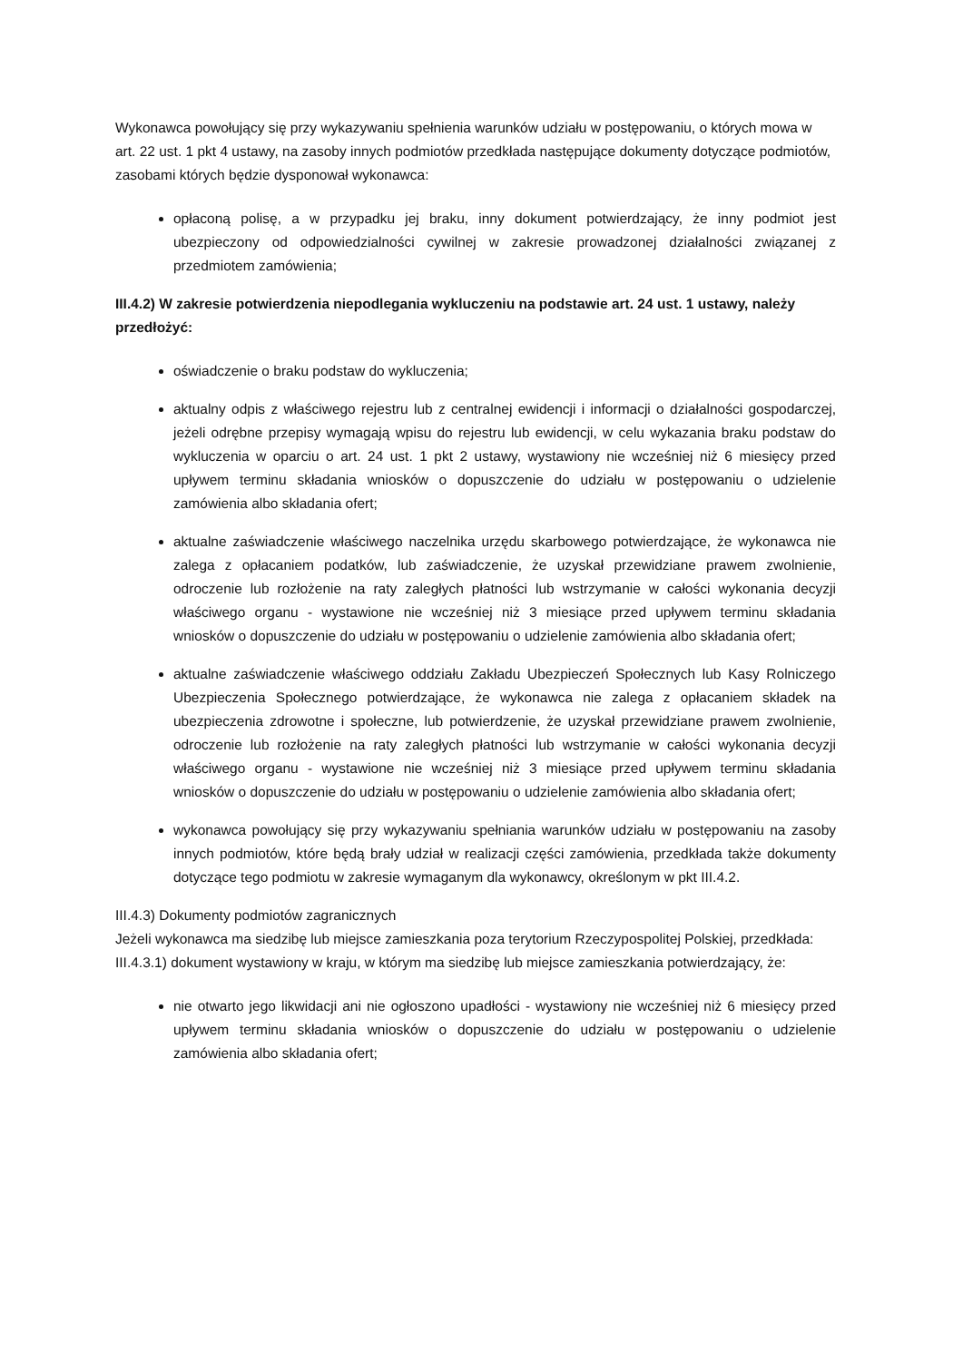Wykonawca powołujący się przy wykazywaniu spełnienia warunków udziału w postępowaniu, o których mowa w art. 22 ust. 1 pkt 4 ustawy, na zasoby innych podmiotów przedkłada następujące dokumenty dotyczące podmiotów, zasobami których będzie dysponował wykonawca:
opłaconą polisę, a w przypadku jej braku, inny dokument potwierdzający, że inny podmiot jest ubezpieczony od odpowiedzialności cywilnej w zakresie prowadzonej działalności związanej z przedmiotem zamówienia;
III.4.2) W zakresie potwierdzenia niepodlegania wykluczeniu na podstawie art. 24 ust. 1 ustawy, należy przedłożyć:
oświadczenie o braku podstaw do wykluczenia;
aktualny odpis z właściwego rejestru lub z centralnej ewidencji i informacji o działalności gospodarczej, jeżeli odrębne przepisy wymagają wpisu do rejestru lub ewidencji, w celu wykazania braku podstaw do wykluczenia w oparciu o art. 24 ust. 1 pkt 2 ustawy, wystawiony nie wcześniej niż 6 miesięcy przed upływem terminu składania wniosków o dopuszczenie do udziału w postępowaniu o udzielenie zamówienia albo składania ofert;
aktualne zaświadczenie właściwego naczelnika urzędu skarbowego potwierdzające, że wykonawca nie zalega z opłacaniem podatków, lub zaświadczenie, że uzyskał przewidziane prawem zwolnienie, odroczenie lub rozłożenie na raty zaległych płatności lub wstrzymanie w całości wykonania decyzji właściwego organu - wystawione nie wcześniej niż 3 miesiące przed upływem terminu składania wniosków o dopuszczenie do udziału w postępowaniu o udzielenie zamówienia albo składania ofert;
aktualne zaświadczenie właściwego oddziału Zakładu Ubezpieczeń Społecznych lub Kasy Rolniczego Ubezpieczenia Społecznego potwierdzające, że wykonawca nie zalega z opłacaniem składek na ubezpieczenia zdrowotne i społeczne, lub potwierdzenie, że uzyskał przewidziane prawem zwolnienie, odroczenie lub rozłożenie na raty zaległych płatności lub wstrzymanie w całości wykonania decyzji właściwego organu - wystawione nie wcześniej niż 3 miesiące przed upływem terminu składania wniosków o dopuszczenie do udziału w postępowaniu o udzielenie zamówienia albo składania ofert;
wykonawca powołujący się przy wykazywaniu spełniania warunków udziału w postępowaniu na zasoby innych podmiotów, które będą brały udział w realizacji części zamówienia, przedkłada także dokumenty dotyczące tego podmiotu w zakresie wymaganym dla wykonawcy, określonym w pkt III.4.2.
III.4.3) Dokumenty podmiotów zagranicznych
Jeżeli wykonawca ma siedzibę lub miejsce zamieszkania poza terytorium Rzeczypospolitej Polskiej, przedkłada:
III.4.3.1) dokument wystawiony w kraju, w którym ma siedzibę lub miejsce zamieszkania potwierdzający, że:
nie otwarto jego likwidacji ani nie ogłoszono upadłości - wystawiony nie wcześniej niż 6 miesięcy przed upływem terminu składania wniosków o dopuszczenie do udziału w postępowaniu o udzielenie zamówienia albo składania ofert;